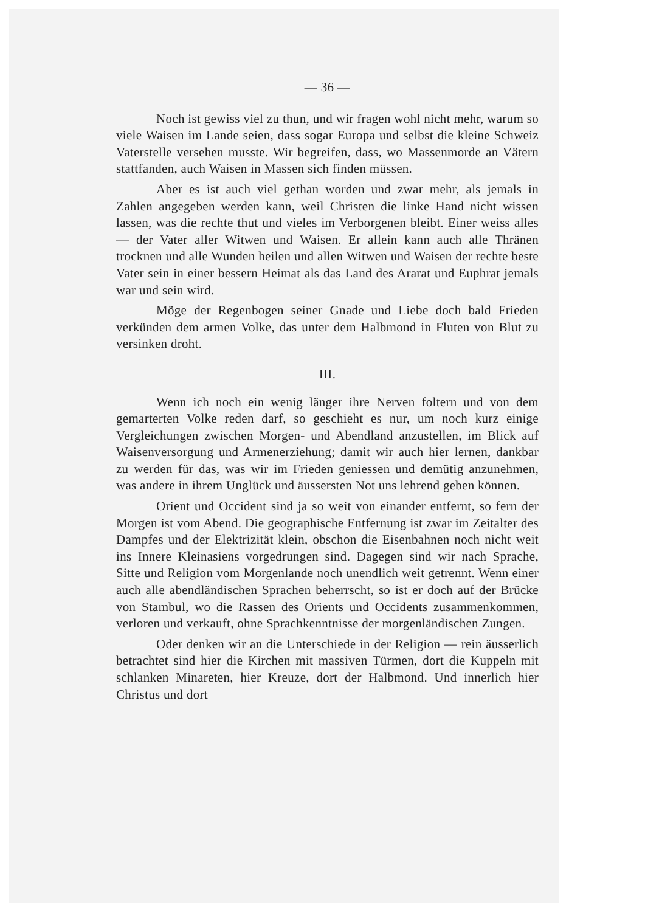— 36 —
Noch ist gewiss viel zu thun, und wir fragen wohl nicht mehr, warum so viele Waisen im Lande seien, dass sogar Europa und selbst die kleine Schweiz Vaterstelle versehen musste. Wir begreifen, dass, wo Massenmorde an Vätern stattfanden, auch Waisen in Massen sich finden müssen.
Aber es ist auch viel gethan worden und zwar mehr, als jemals in Zahlen angegeben werden kann, weil Christen die linke Hand nicht wissen lassen, was die rechte thut und vieles im Verborgenen bleibt. Einer weiss alles — der Vater aller Witwen und Waisen. Er allein kann auch alle Thränen trocknen und alle Wunden heilen und allen Witwen und Waisen der rechte beste Vater sein in einer bessern Heimat als das Land des Ararat und Euphrat jemals war und sein wird.
Möge der Regenbogen seiner Gnade und Liebe doch bald Frieden verkünden dem armen Volke, das unter dem Halbmond in Fluten von Blut zu versinken droht.
III.
Wenn ich noch ein wenig länger ihre Nerven foltern und von dem gemarterten Volke reden darf, so geschieht es nur, um noch kurz einige Vergleichungen zwischen Morgen- und Abendland anzustellen, im Blick auf Waisenversorgung und Armenerziehung; damit wir auch hier lernen, dankbar zu werden für das, was wir im Frieden geniessen und demütig anzunehmen, was andere in ihrem Unglück und äussersten Not uns lehrend geben können.
Orient und Occident sind ja so weit von einander entfernt, so fern der Morgen ist vom Abend. Die geographische Entfernung ist zwar im Zeitalter des Dampfes und der Elektrizität klein, obschon die Eisenbahnen noch nicht weit ins Innere Kleinasiens vorgedrungen sind. Dagegen sind wir nach Sprache, Sitte und Religion vom Morgenlande noch unendlich weit getrennt. Wenn einer auch alle abendländischen Sprachen beherrscht, so ist er doch auf der Brücke von Stambul, wo die Rassen des Orients und Occidents zusammenkommen, verloren und verkauft, ohne Sprachkenntnisse der morgenländischen Zungen.
Oder denken wir an die Unterschiede in der Religion — rein äusserlich betrachtet sind hier die Kirchen mit massiven Türmen, dort die Kuppeln mit schlanken Minareten, hier Kreuze, dort der Halbmond. Und innerlich hier Christus und dort